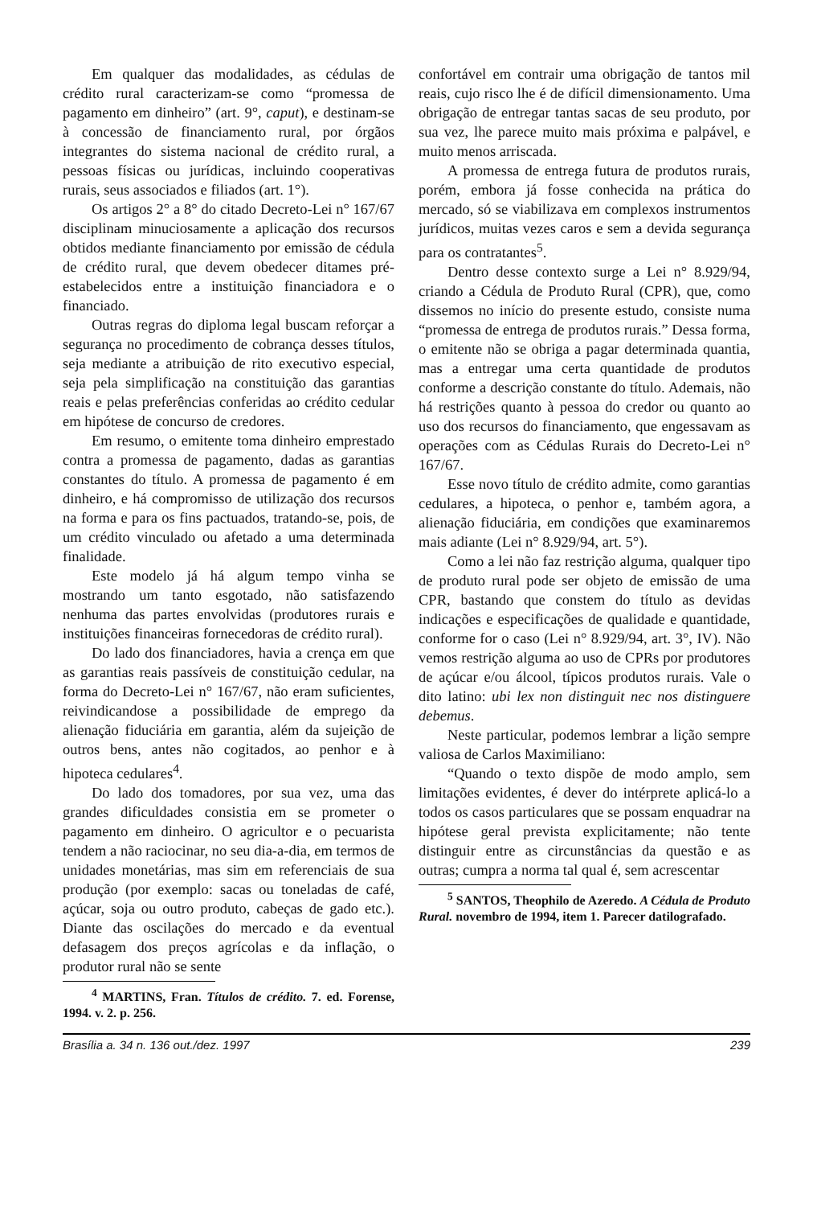Em qualquer das modalidades, as cédulas de crédito rural caracterizam-se como “promessa de pagamento em dinheiro” (art. 9°, caput), e destinam-se à concessão de financiamento rural, por órgãos integrantes do sistema nacional de crédito rural, a pessoas físicas ou jurídicas, incluindo cooperativas rurais, seus associados e filiados (art. 1°).
Os artigos 2° a 8° do citado Decreto-Lei n° 167/67 disciplinam minuciosamente a aplicação dos recursos obtidos mediante financiamento por emissão de cédula de crédito rural, que devem obedecer ditames pré-estabelecidos entre a instituição financiadora e o financiado.
Outras regras do diploma legal buscam reforçar a segurança no procedimento de cobrança desses títulos, seja mediante a atribuição de rito executivo especial, seja pela simplificação na constituição das garantias reais e pelas preferências conferidas ao crédito cedular em hipótese de concurso de credores.
Em resumo, o emitente toma dinheiro emprestado contra a promessa de pagamento, dadas as garantias constantes do título. A promessa de pagamento é em dinheiro, e há compromisso de utilização dos recursos na forma e para os fins pactuados, tratando-se, pois, de um crédito vinculado ou afetado a uma determinada finalidade.
Este modelo já há algum tempo vinha se mostrando um tanto esgotado, não satisfazendo nenhuma das partes envolvidas (produtores rurais e instituições financeiras fornecedoras de crédito rural).
Do lado dos financiadores, havia a crença em que as garantias reais passíveis de constituição cedular, na forma do Decreto-Lei n° 167/67, não eram suficientes, reivindicandose a possibilidade de emprego da alienação fiduciária em garantia, além da sujeição de outros bens, antes não cogitados, ao penhor e à hipoteca cedulares<sup>4</sup>.
Do lado dos tomadores, por sua vez, uma das grandes dificuldades consistia em se prometer o pagamento em dinheiro. O agricultor e o pecuarista tendem a não raciocinar, no seu dia-a-dia, em termos de unidades monetárias, mas sim em referenciais de sua produção (por exemplo: sacas ou toneladas de café, açúcar, soja ou outro produto, cabeças de gado etc.). Diante das oscilações do mercado e da eventual defasagem dos preços agrícolas e da inflação, o produtor rural não se sente
<sup>4</sup> MARTINS, Fran. Títulos de crédito. 7. ed. Forense, 1994. v. 2. p. 256.
confortável em contrair uma obrigação de tantos mil reais, cujo risco lhe é de difícil dimensionamento. Uma obrigação de entregar tantas sacas de seu produto, por sua vez, lhe parece muito mais próxima e palpável, e muito menos arriscada.
A promessa de entrega futura de produtos rurais, porém, embora já fosse conhecida na prática do mercado, só se viabilizava em complexos instrumentos jurídicos, muitas vezes caros e sem a devida segurança para os contratantes<sup>5</sup>.
Dentro desse contexto surge a Lei n° 8.929/94, criando a Cédula de Produto Rural (CPR), que, como dissemos no início do presente estudo, consiste numa “promessa de entrega de produtos rurais.” Dessa forma, o emitente não se obriga a pagar determinada quantia, mas a entregar uma certa quantidade de produtos conforme a descrição constante do título. Ademais, não há restrições quanto à pessoa do credor ou quanto ao uso dos recursos do financiamento, que engessavam as operações com as Cédulas Rurais do Decreto-Lei n° 167/67.
Esse novo título de crédito admite, como garantias cedulares, a hipoteca, o penhor e, também agora, a alienação fiduciária, em condições que examinaremos mais adiante (Lei n° 8.929/94, art. 5°).
Como a lei não faz restrição alguma, qualquer tipo de produto rural pode ser objeto de emissão de uma CPR, bastando que constem do título as devidas indicações e especificações de qualidade e quantidade, conforme for o caso (Lei n° 8.929/94, art. 3°, IV). Não vemos restrição alguma ao uso de CPRs por produtores de açúcar e/ou álcool, típicos produtos rurais. Vale o dito latino: ubi lex non distinguit nec nos distinguere debemus.
Neste particular, podemos lembrar a lição sempre valiosa de Carlos Maximiliano:
“Quando o texto dispõe de modo amplo, sem limitações evidentes, é dever do intérprete aplicá-lo a todos os casos particulares que se possam enquadrar na hipótese geral prevista explicitamente; não tente distinguir entre as circunstâncias da questão e as outras; cumpra a norma tal qual é, sem acrescentar
<sup>5</sup> SANTOS, Theophilo de Azeredo. A Cédula de Produto Rural. novembro de 1994, item 1. Parecer datilografado.
Brasília a. 34 n. 136 out./dez. 1997 239